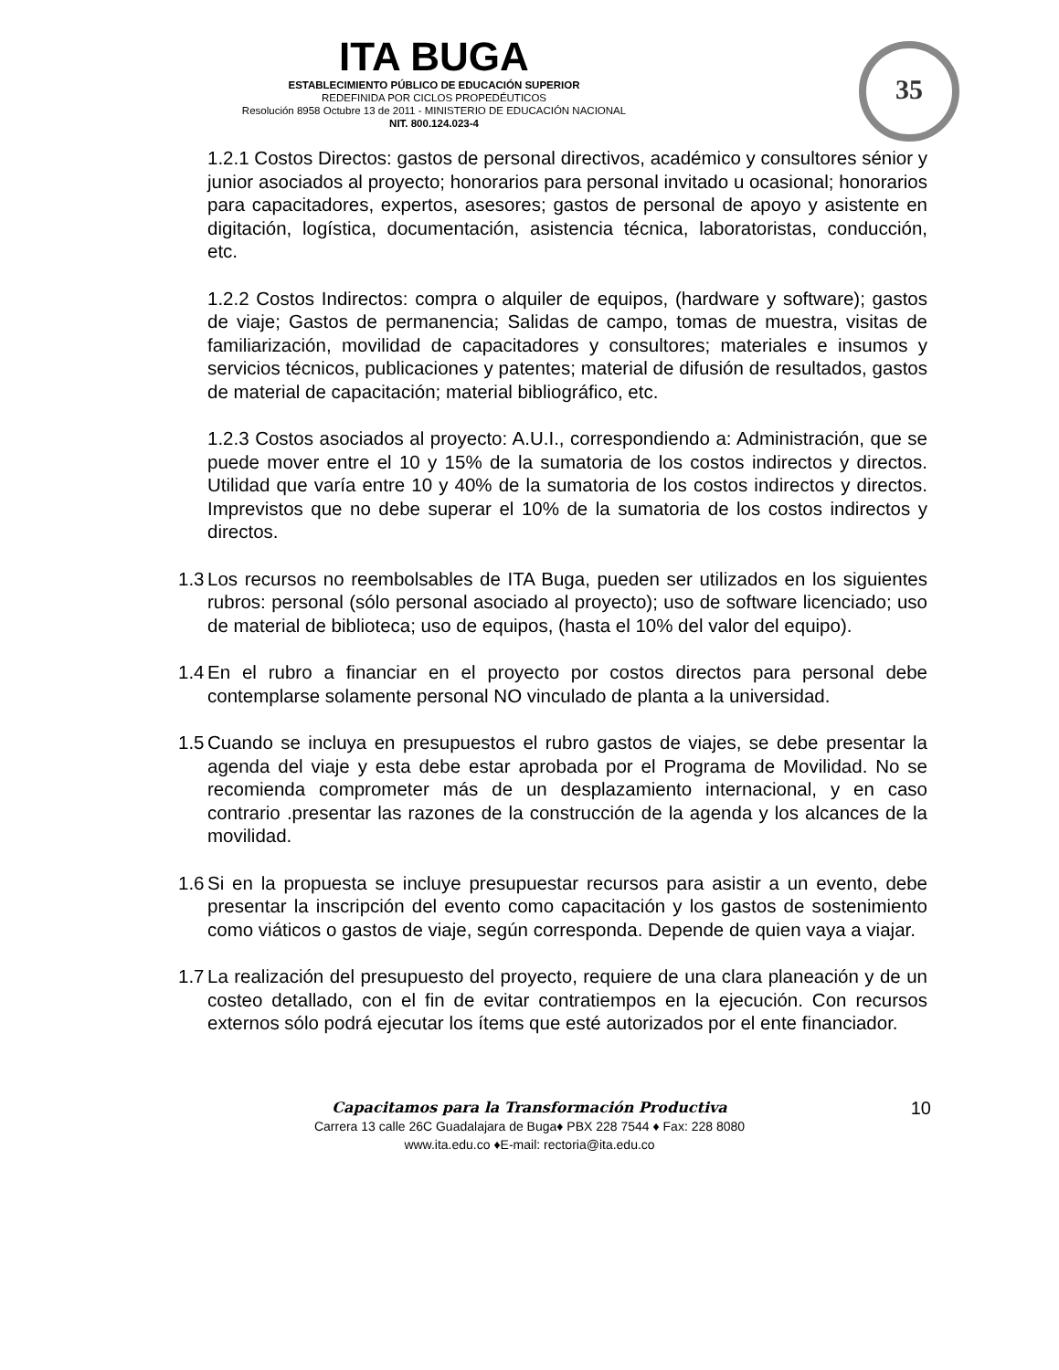ITA BUGA
ESTABLECIMIENTO PÚBLICO DE EDUCACIÓN SUPERIOR
REDEFINIDA POR CICLOS PROPEDÉUTICOS
Resolución 8958 Octubre 13 de 2011 - MINISTERIO DE EDUCACIÓN NACIONAL
NIT. 800.124.023-4
35
1.2.1 Costos Directos: gastos de personal directivos, académico y consultores sénior y junior asociados al proyecto; honorarios para personal invitado u ocasional; honorarios para capacitadores, expertos, asesores; gastos de personal de apoyo y asistente en digitación, logística, documentación, asistencia técnica, laboratoristas, conducción, etc.
1.2.2 Costos Indirectos: compra o alquiler de equipos, (hardware y software); gastos de viaje; Gastos de permanencia; Salidas de campo, tomas de muestra, visitas de familiarización, movilidad de capacitadores y consultores; materiales e insumos y servicios técnicos, publicaciones y patentes; material de difusión de resultados, gastos de material de capacitación; material bibliográfico, etc.
1.2.3 Costos asociados al proyecto: A.U.I., correspondiendo a: Administración, que se puede mover entre el 10 y 15% de la sumatoria de los costos indirectos y directos. Utilidad que varía entre 10 y 40% de la sumatoria de los costos indirectos y directos. Imprevistos que no debe superar el 10% de la sumatoria de los costos indirectos y directos.
1.3 Los recursos no reembolsables de ITA Buga, pueden ser utilizados en los siguientes rubros: personal (sólo personal asociado al proyecto); uso de software licenciado; uso de material de biblioteca; uso de equipos, (hasta el 10% del valor del equipo).
1.4 En el rubro a financiar en el proyecto por costos directos para personal debe contemplarse solamente personal NO vinculado de planta a la universidad.
1.5 Cuando se incluya en presupuestos el rubro gastos de viajes, se debe presentar la agenda del viaje y esta debe estar aprobada por el Programa de Movilidad. No se recomienda comprometer más de un desplazamiento internacional, y en caso contrario .presentar las razones de la construcción de la agenda y los alcances de la movilidad.
1.6 Si en la propuesta se incluye presupuestar recursos para asistir a un evento, debe presentar la inscripción del evento como capacitación y los gastos de sostenimiento como viáticos o gastos de viaje, según corresponda. Depende de quien vaya a viajar.
1.7 La realización del presupuesto del proyecto, requiere de una clara planeación y de un costeo detallado, con el fin de evitar contratiempos en la ejecución. Con recursos externos sólo podrá ejecutar los ítems que esté autorizados por el ente financiador.
Capacitamos para la Transformación Productiva
Carrera 13 calle 26C Guadalajara de Buga♦ PBX 228 7544 ♦ Fax: 228 8080
www.ita.edu.co ♦E-mail: rectoria@ita.edu.co
10